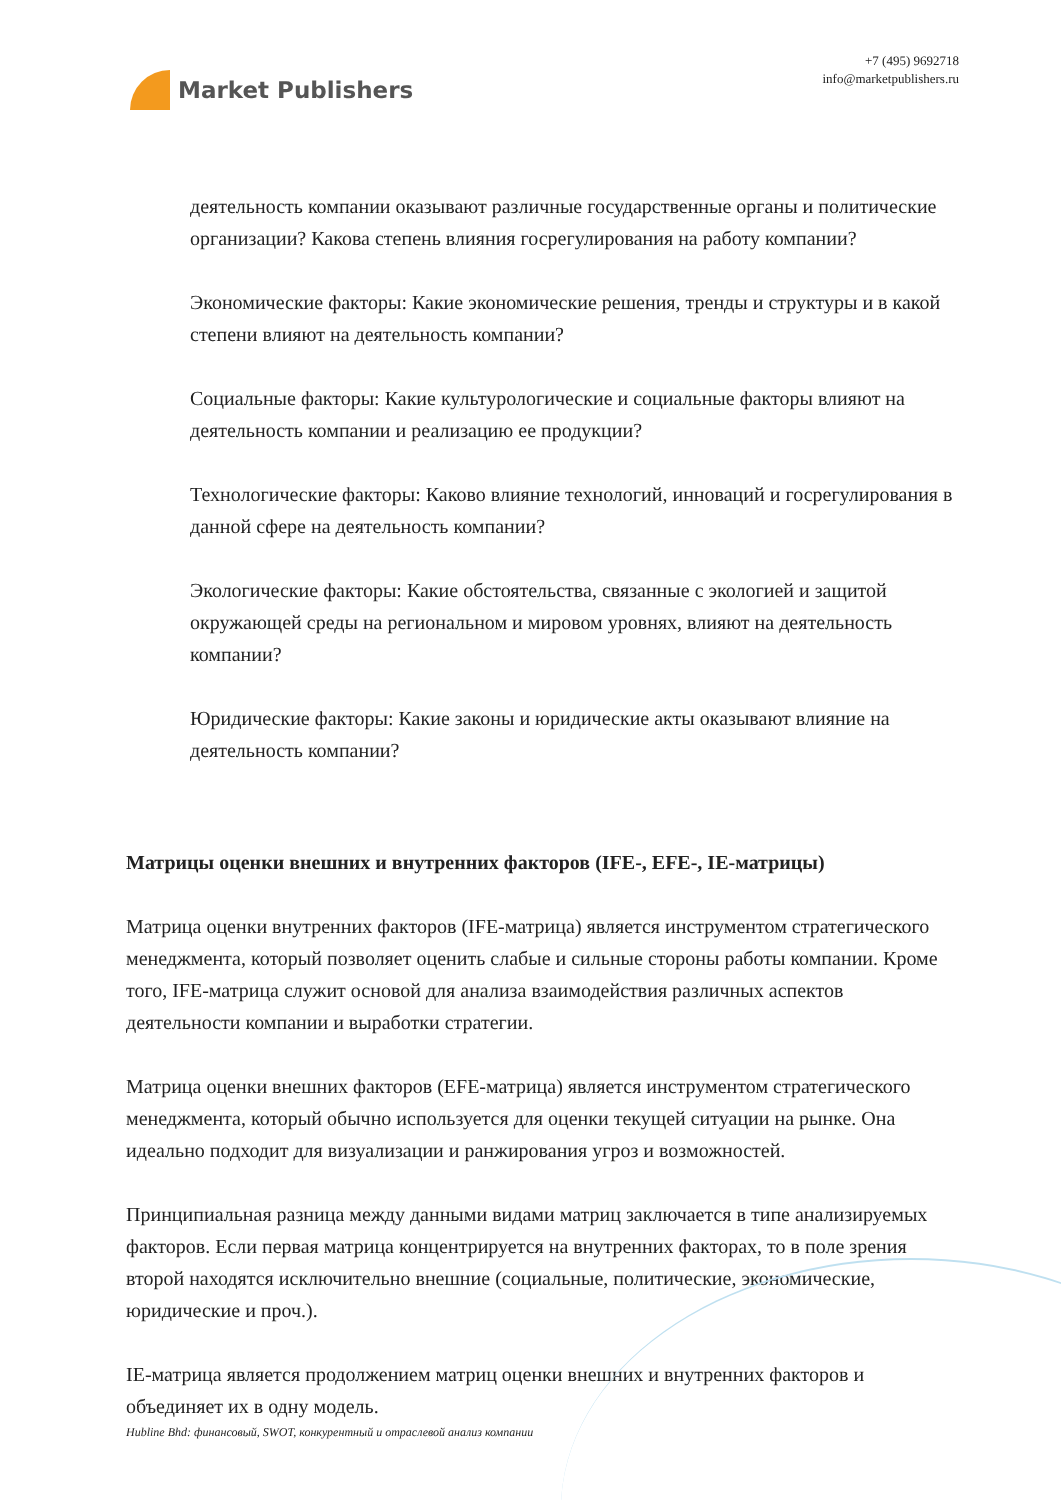Market Publishers
+7 (495) 9692718
info@marketpublishers.ru
деятельность компании оказывают различные государственные органы и политические организации? Какова степень влияния госрегулирования на работу компании?
Экономические факторы: Какие экономические решения, тренды и структуры и в какой степени влияют на деятельность компании?
Социальные факторы: Какие культурологические и социальные факторы влияют на деятельность компании и реализацию ее продукции?
Технологические факторы: Каково влияние технологий, инноваций и госрегулирования в данной сфере на деятельность компании?
Экологические факторы: Какие обстоятельства, связанные с экологией и защитой окружающей среды на региональном и мировом уровнях, влияют на деятельность компании?
Юридические факторы: Какие законы и юридические акты оказывают влияние на деятельность компании?
Матрицы оценки внешних и внутренних факторов (IFE-, EFE-, IE-матрицы)
Матрица оценки внутренних факторов (IFE-матрица) является инструментом стратегического менеджмента, который позволяет оценить слабые и сильные стороны работы компании. Кроме того, IFE-матрица служит основой для анализа взаимодействия различных аспектов деятельности компании и выработки стратегии.
Матрица оценки внешних факторов (EFE-матрица) является инструментом стратегического менеджмента, который обычно используется для оценки текущей ситуации на рынке. Она идеально подходит для визуализации и ранжирования угроз и возможностей.
Принципиальная разница между данными видами матриц заключается в типе анализируемых факторов. Если первая матрица концентрируется на внутренних факторах, то в поле зрения второй находятся исключительно внешние (социальные, политические, экономические, юридические и проч.).
IE-матрица является продолжением матриц оценки внешних и внутренних факторов и объединяет их в одну модель.
Hubline Bhd: финансовый, SWOT, конкурентный и отраслевой анализ компании